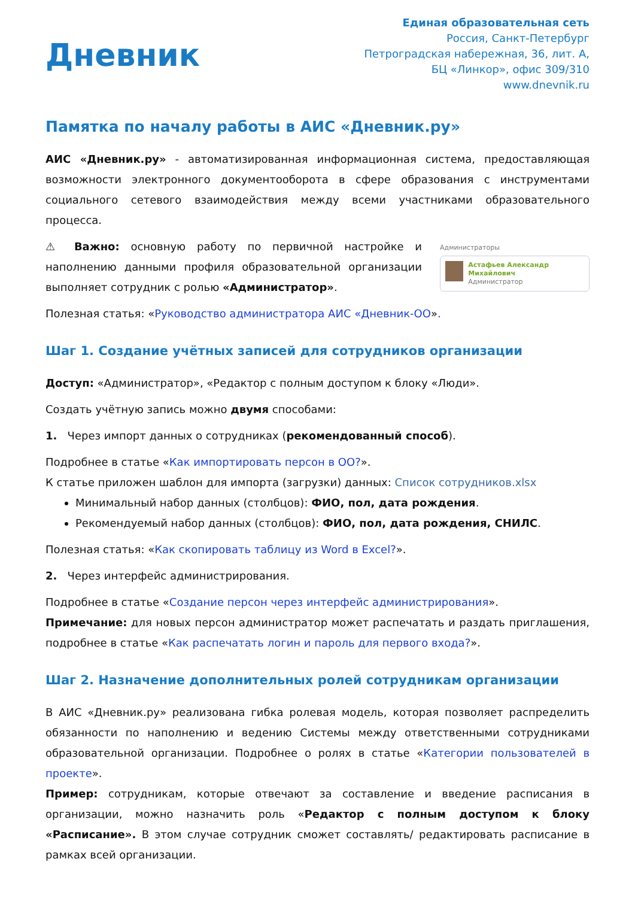Дневник
Единая образовательная сеть
Россия, Санкт-Петербург
Петроградская набережная, 36, лит. А,
БЦ «Линкор», офис 309/310
www.dnevnik.ru
Памятка по началу работы в АИС «Дневник.ру»
АИС «Дневник.ру» - автоматизированная информационная система, предоставляющая возможности электронного документооборота в сфере образования с инструментами социального сетевого взаимодействия между всеми участниками образовательного процесса.
⚠ Важно: основную работу по первичной настройке и наполнению данными профиля образовательной организации выполняет сотрудник с ролью «Администратор».
Администраторы
Астафьев Александр Михайлович
Администратор
Полезная статья: «Руководство администратора АИС «Дневник-ОО».
Шаг 1. Создание учётных записей для сотрудников организации
Доступ: «Администратор», «Редактор с полным доступом к блоку «Люди».
Создать учётную запись можно двумя способами:
1. Через импорт данных о сотрудниках (рекомендованный способ).
Подробнее в статье «Как импортировать персон в ОО?».
К статье приложен шаблон для импорта (загрузки) данных: Список сотрудников.xlsx
Минимальный набор данных (столбцов): ФИО, пол, дата рождения.
Рекомендуемый набор данных (столбцов): ФИО, пол, дата рождения, СНИЛС.
Полезная статья: «Как скопировать таблицу из Word в Excel?».
2. Через интерфейс администрирования.
Подробнее в статье «Создание персон через интерфейс администрирования».
Примечание: для новых персон администратор может распечатать и раздать приглашения, подробнее в статье «Как распечатать логин и пароль для первого входа?».
Шаг 2. Назначение дополнительных ролей сотрудникам организации
В АИС «Дневник.ру» реализована гибка ролевая модель, которая позволяет распределить обязанности по наполнению и ведению Системы между ответственными сотрудниками образовательной организации. Подробнее о ролях в статье «Категории пользователей в проекте».
Пример: сотрудникам, которые отвечают за составление и введение расписания в организации, можно назначить роль «Редактор с полным доступом к блоку «Расписание». В этом случае сотрудник сможет составлять/ редактировать расписание в рамках всей организации.